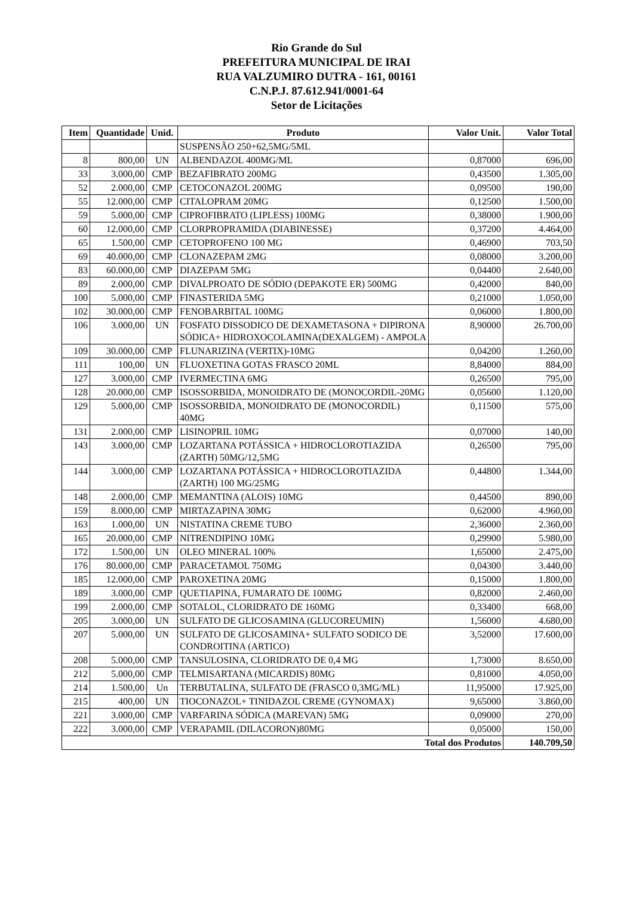Rio Grande do Sul
PREFEITURA MUNICIPAL DE IRAI
RUA VALZUMIRO DUTRA - 161, 00161
C.N.P.J. 87.612.941/0001-64
Setor de Licitações
| Item | Quantidade | Unid. | Produto | Valor Unit. | Valor Total |
| --- | --- | --- | --- | --- | --- |
| | | | SUSPENSÃO 250+62,5MG/5ML | | |
| 8 | 800,00 | UN | ALBENDAZOL 400MG/ML | 0,87000 | 696,00 |
| 33 | 3.000,00 | CMP | BEZAFIBRATO 200MG | 0,43500 | 1.305,00 |
| 52 | 2.000,00 | CMP | CETOCONAZOL 200MG | 0,09500 | 190,00 |
| 55 | 12.000,00 | CMP | CITALOPRAM 20MG | 0,12500 | 1.500,00 |
| 59 | 5.000,00 | CMP | CIPROFIBRATO (LIPLESS) 100MG | 0,38000 | 1.900,00 |
| 60 | 12.000,00 | CMP | CLORPROPRAMIDA (DIABINESSE) | 0,37200 | 4.464,00 |
| 65 | 1.500,00 | CMP | CETOPROFENO 100 MG | 0,46900 | 703,50 |
| 69 | 40.000,00 | CMP | CLONAZEPAM 2MG | 0,08000 | 3.200,00 |
| 83 | 60.000,00 | CMP | DIAZEPAM 5MG | 0,04400 | 2.640,00 |
| 89 | 2.000,00 | CMP | DIVALPROATO DE SÓDIO (DEPAKOTE ER) 500MG | 0,42000 | 840,00 |
| 100 | 5.000,00 | CMP | FINASTERIDA 5MG | 0,21000 | 1.050,00 |
| 102 | 30.000,00 | CMP | FENOBARBITAL 100MG | 0,06000 | 1.800,00 |
| 106 | 3.000,00 | UN | FOSFATO DISSODICO DE DEXAMETASONA + DIPIRONA SÓDICA+ HIDROXOCOLAMINA(DEXALGEM) - AMPOLA | 8,90000 | 26.700,00 |
| 109 | 30.000,00 | CMP | FLUNARIZINA (VERTIX)-10MG | 0,04200 | 1.260,00 |
| 111 | 100,00 | UN | FLUOXETINA GOTAS FRASCO 20ML | 8,84000 | 884,00 |
| 127 | 3.000,00 | CMP | IVERMECTINA 6MG | 0,26500 | 795,00 |
| 128 | 20.000,00 | CMP | ISOSSORBIDA, MONOIDRATO DE (MONOCORDIL-20MG | 0,05600 | 1.120,00 |
| 129 | 5.000,00 | CMP | ISOSSORBIDA, MONOIDRATO DE (MONOCORDIL) 40MG | 0,11500 | 575,00 |
| 131 | 2.000,00 | CMP | LISINOPRIL 10MG | 0,07000 | 140,00 |
| 143 | 3.000,00 | CMP | LOZARTANA POTÁSSICA + HIDROCLOROTIAZIDA (ZARTH) 50MG/12,5MG | 0,26500 | 795,00 |
| 144 | 3.000,00 | CMP | LOZARTANA POTÁSSICA + HIDROCLOROTIAZIDA (ZARTH) 100 MG/25MG | 0,44800 | 1.344,00 |
| 148 | 2.000,00 | CMP | MEMANTINA (ALOIS) 10MG | 0,44500 | 890,00 |
| 159 | 8.000,00 | CMP | MIRTAZAPINA 30MG | 0,62000 | 4.960,00 |
| 163 | 1.000,00 | UN | NISTATINA CREME TUBO | 2,36000 | 2.360,00 |
| 165 | 20.000,00 | CMP | NITRENDIPINO 10MG | 0,29900 | 5.980,00 |
| 172 | 1.500,00 | UN | OLEO MINERAL 100% | 1,65000 | 2.475,00 |
| 176 | 80.000,00 | CMP | PARACETAMOL 750MG | 0,04300 | 3.440,00 |
| 185 | 12.000,00 | CMP | PAROXETINA 20MG | 0,15000 | 1.800,00 |
| 189 | 3.000,00 | CMP | QUETIAPINA, FUMARATO DE 100MG | 0,82000 | 2.460,00 |
| 199 | 2.000,00 | CMP | SOTALOL, CLORIDRATO DE 160MG | 0,33400 | 668,00 |
| 205 | 3.000,00 | UN | SULFATO DE GLICOSAMINA (GLUCOREUMIN) | 1,56000 | 4.680,00 |
| 207 | 5.000,00 | UN | SULFATO DE GLICOSAMINA+ SULFATO SODICO DE CONDROITINA (ARTICO) | 3,52000 | 17.600,00 |
| 208 | 5.000,00 | CMP | TANSULOSINA, CLORIDRATO DE 0,4 MG | 1,73000 | 8.650,00 |
| 212 | 5.000,00 | CMP | TELMISARTANA (MICARDIS) 80MG | 0,81000 | 4.050,00 |
| 214 | 1.500,00 | Un | TERBUTALINA, SULFATO DE (FRASCO 0,3MG/ML) | 11,95000 | 17.925,00 |
| 215 | 400,00 | UN | TIOCONAZOL+ TINIDAZOL CREME (GYNOMAX) | 9,65000 | 3.860,00 |
| 221 | 3.000,00 | CMP | VARFARINA SÓDICA (MAREVAN) 5MG | 0,09000 | 270,00 |
| 222 | 3.000,00 | CMP | VERAPAMIL (DILACORON)80MG | 0,05000 | 150,00 |
| Total dos Produtos | | | | | 140.709,50 |